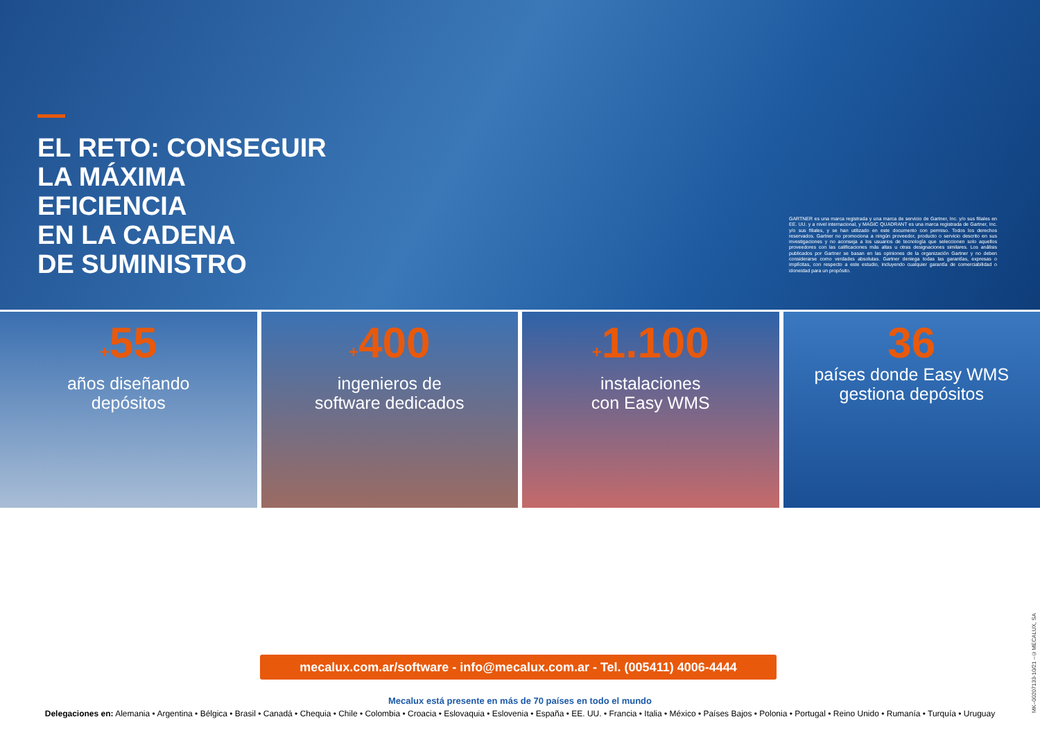EL RETO: CONSEGUIR
LA MÁXIMA
EFICIENCIA
EN LA CADENA
DE SUMINISTRO
GARTNER es una marca registrada y una marca de servicio de Gartner, Inc. y/o sus filiales en EE. UU. y a nivel internacional, y MAGIC QUADRANT es una marca registrada de Gartner, Inc. y/o sus filiales, y se han utilizado en este documento con permiso. Todos los derechos reservados. Gartner no promociona a ningún proveedor, producto o servicio descrito en sus investigaciones y no aconseja a los usuarios de tecnología que seleccionen solo aquellos proveedores con las calificaciones más altas u otras designaciones similares. Los análisis publicados por Gartner se basan en las opiniones de la organización Gartner y no deben considerarse como verdades absolutas. Gartner deniega todas las garantías, expresas o implícitas, con respecto a este estudio, incluyendo cualquier garantía de comerciabilidad o idoneidad para un propósito.
+55
años diseñando
depósitos
+400
ingenieros de
software dedicados
+1.100
instalaciones
con Easy WMS
36
países donde Easy WMS
gestiona depósitos
mecalux.com.ar/software - info@mecalux.com.ar - Tel. (005411) 4006-4444
Mecalux está presente en más de 70 países en todo el mundo
Delegaciones en: Alemania • Argentina • Bélgica • Brasil • Canadá • Chequia • Chile • Colombia • Croacia • Eslovaquia • Eslovenia • España • EE. UU. • Francia • Italia • México • Países Bajos • Polonia • Portugal • Reino Unido • Rumanía • Turquía • Uruguay
MK–00207133-10/21 –©MECALUX, SA